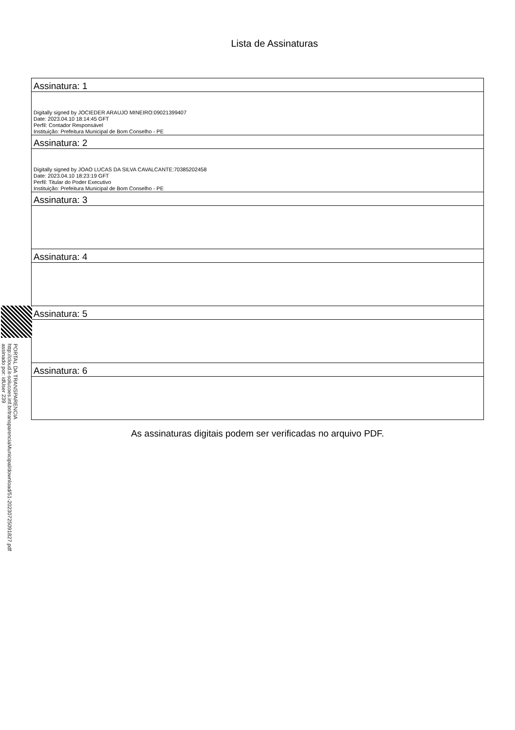Lista de Assinaturas
| Assinatura: 1 |
| Digitally signed by JOCIEDER ARAUJO MINEIRO:09021399407 Date: 2023.04.10 18:14:45 GFT Perfil: Contador Responsável Instituição: Prefeitura Municipal de Bom Conselho - PE |
| Assinatura: 2 |
| Digitally signed by JOAO LUCAS DA SILVA CAVALCANTE:70385202458 Date: 2023.04.10 18:23:19 GFT Perfil: Titular do Poder Executivo Instituição: Prefeitura Municipal de Bom Conselho - PE |
| Assinatura: 3 |
| Assinatura: 4 |
| Assinatura: 5 |
| Assinatura: 6 |
As assinaturas digitais podem ser verificadas no arquivo PDF.
PORTAL DA TRANSPARENCIA
http://cloud.it-solucoes.inf.br/transparenciaMunicipal/download/51-20230725091827.pdf
assinado por: idUser 239